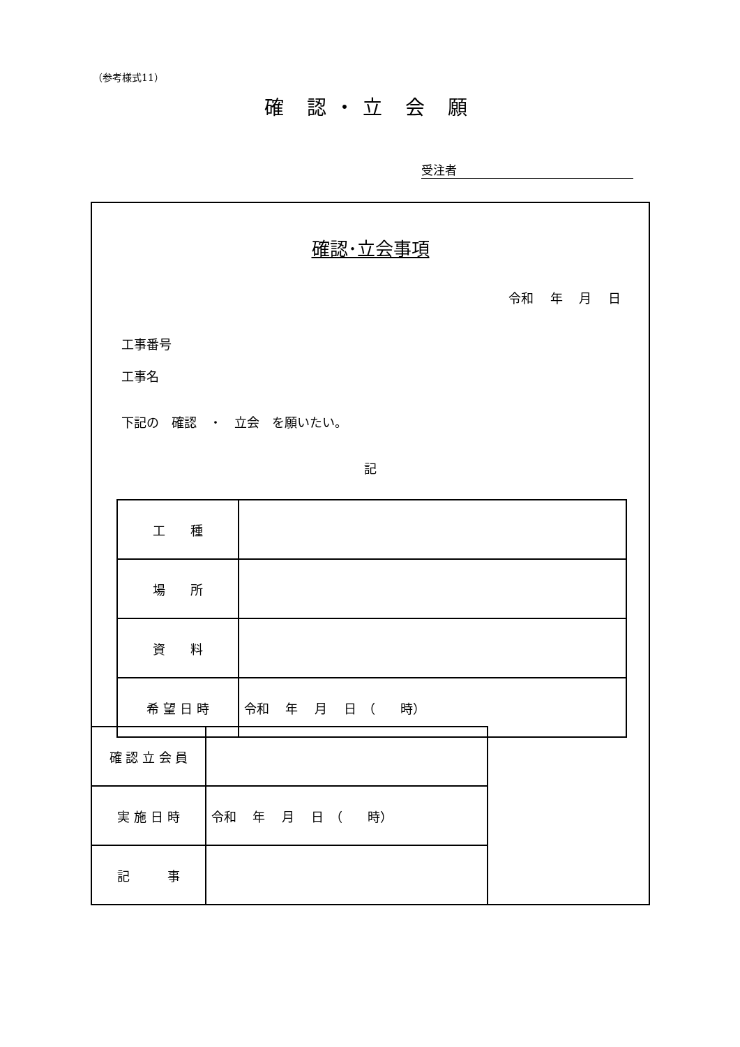（参考様式11）
確 認・立 会 願
受注者
確認･立会事項
令和　 年　 月　 日
工事番号
工事名
下記の　確認　・　立会　を願いたい。
記
| 工 種 | |
| 場 所 | |
| 資 料 | |
| 希 望 日 時 | 令和 年 月 日 （ 時） |
| 確 認 立 会 員 | |
| 実 施 日 時 | 令和 年 月 日 （ 時） |
| 記 事 | |